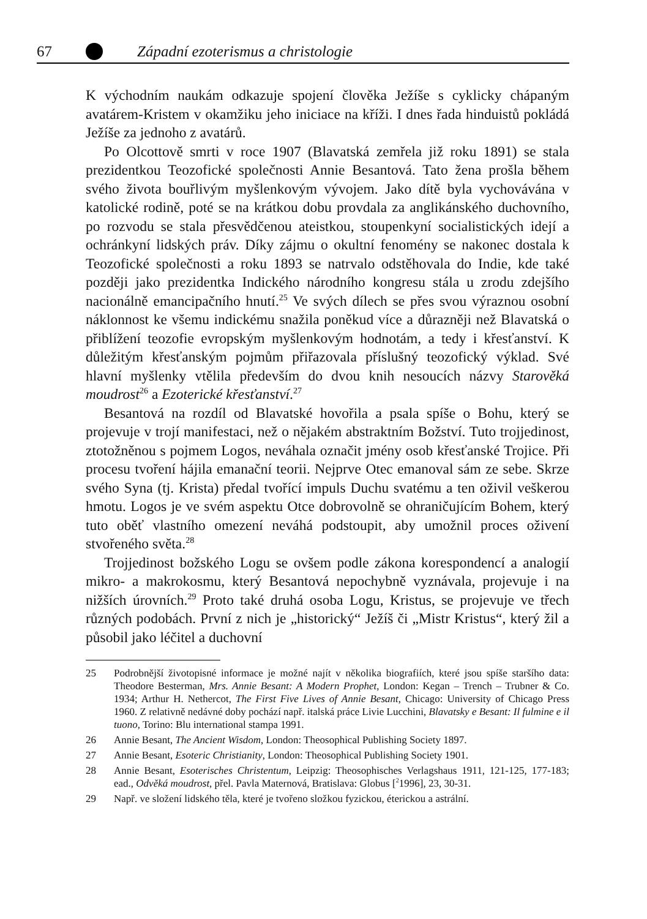67 Západní ezoterismus a christologie
K východním naukám odkazuje spojení člověka Ježíše s cyklicky chápaným avatárem-Kristem v okamžiku jeho iniciace na kříži. I dnes řada hinduistů pokládá Ježíše za jednoho z avatárů.
Po Olcottově smrti v roce 1907 (Blavatská zemřela již roku 1891) se stala prezidentkou Teozofické společnosti Annie Besantová. Tato žena prošla během svého života bouřlivým myšlenkovým vývojem. Jako dítě byla vychovávána v katolické rodině, poté se na krátkou dobu provdala za anglikánského duchovního, po rozvodu se stala přesvědčenou ateistkou, stoupenkyní socialistických idejí a ochránkyní lidských práv. Díky zájmu o okultní fenomény se nakonec dostala k Teozofické společnosti a roku 1893 se natrvalo odstěhovala do Indie, kde také později jako prezidentka Indického národního kongresu stála u zrodu zdejšího nacionálně emancipačního hnutí.<sup>25</sup> Ve svých dílech se přes svou výraznou osobní náklonnost ke všemu indickému snažila poněkud více a důrazněji než Blavatská o přiblížení teozofie evropským myšlenkovým hodnotám, a tedy i křesťanství. K důležitým křesťanským pojmům přiřazovala příslušný teozofický výklad. Své hlavní myšlenky vtělila především do dvou knih nesoucích názvy Starověká moudrost<sup>26</sup> a Ezoterické křesťanství.<sup>27</sup>
Besantová na rozdíl od Blavatské hovořila a psala spíše o Bohu, který se projevuje v trojí manifestaci, než o nějakém abstraktním Božství. Tuto trojjedinost, ztotožněnou s pojmem Logos, neváhala označit jmény osob křesťanské Trojice. Při procesu tvoření hájila emanační teorii. Nejprve Otec emanoval sám ze sebe. Skrze svého Syna (tj. Krista) předal tvořící impuls Duchu svatému a ten oživil veškerou hmotu. Logos je ve svém aspektu Otce dobrovolně se ohraničujícím Bohem, který tuto oběť vlastního omezení neváhá podstoupit, aby umožnil proces oživení stvořeného světa.<sup>28</sup>
Trojjedinost božského Logu se ovšem podle zákona korespondencí a analogií mikro- a makrokosmu, který Besantová nepochybně vyznávala, projevuje i na nižších úrovních.<sup>29</sup> Proto také druhá osoba Logu, Kristus, se projevuje ve třech různých podobách. První z nich je „historický“ Ježíš či „Mistr Kristus“, který žil a působil jako léčitel a duchovní
25 Podrobnější životopisné informace je možné najít v několika biografiích, které jsou spíše staršího data: Theodore Besterman, Mrs. Annie Besant: A Modern Prophet, London: Kegan – Trench – Trubner & Co. 1934; Arthur H. Nethercot, The First Five Lives of Annie Besant, Chicago: University of Chicago Press 1960. Z relativně nedávné doby pochází např. italská práce Livie Lucchini, Blavatsky e Besant: Il fulmine e il tuono, Torino: Blu international stampa 1991.
26 Annie Besant, The Ancient Wisdom, London: Theosophical Publishing Society 1897.
27 Annie Besant, Esoteric Christianity, London: Theosophical Publishing Society 1901.
28 Annie Besant, Esoterisches Christentum, Leipzig: Theosophisches Verlagshaus 1911, 121-125, 177-183; ead., Odvěká moudrost, přel. Pavla Maternová, Bratislava: Globus [<sup>2</sup>1996], 23, 30-31.
29 Např. ve složení lidského těla, které je tvořeno složkou fyzickou, éterickou a astrální.